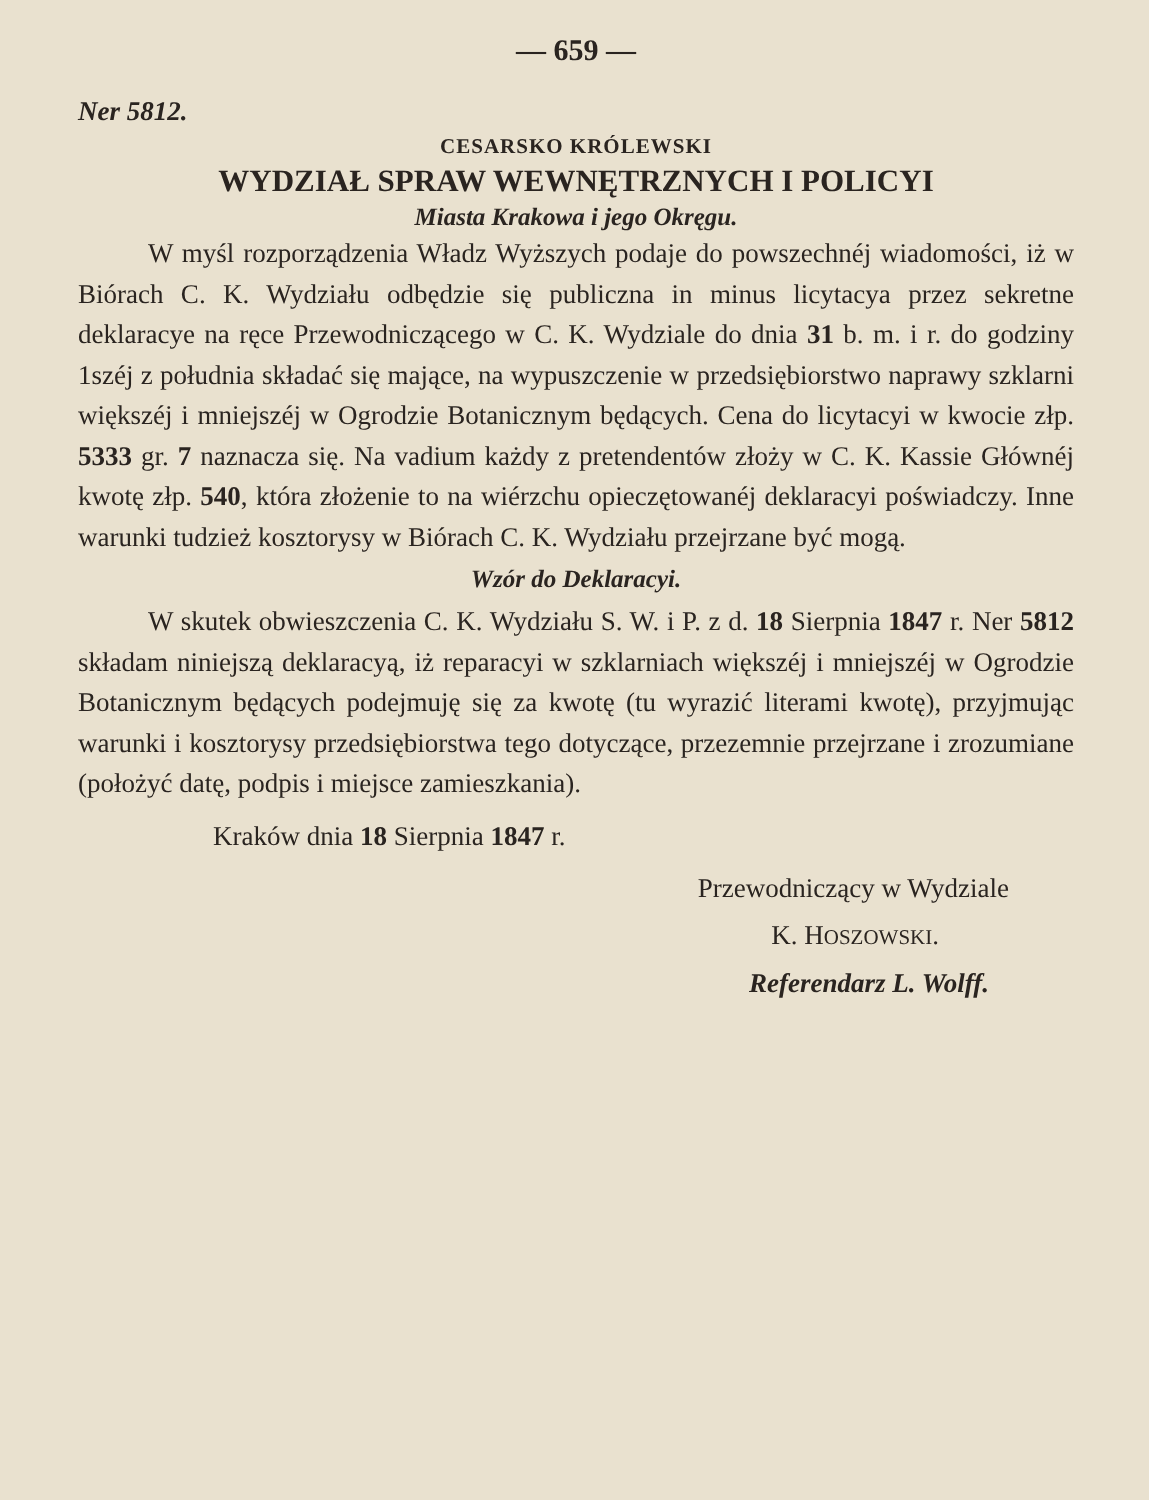— 659 —
Ner 5812.
CESARSKO KRÓLEWSKI
WYDZIAŁ SPRAW WEWNĘTRZNYCH I POLICYI
Miasta Krakowa i jego Okręgu.
W myśl rozporządzenia Władz Wyższych podaje do powszechnéj wiadomości, iż w Biórach C. K. Wydziału odbędzie się publiczna in minus licytacya przez sekretne deklaracye na ręce Przewodniczącego w C. K. Wydziale do dnia 31 b. m. i r. do godziny 1széj z południa składać się mające, na wypuszczenie w przedsiębiorstwo naprawy szklarni większéj i mniejszéj w Ogrodzie Botanicznym będących. Cena do licytacyi w kwocie złp. 5333 gr. 7 naznacza się. Na vadium każdy z pretendentów złoży w C. K. Kassie Głównéj kwotę złp. 540, która złożenie to na wiérzchu opieczętowanéj deklaracyi poświadczy. Inne warunki tudzież kosztorysy w Biórach C. K. Wydziału przejrzane być mogą.
Wzór do Deklaracyi.
W skutek obwieszczenia C. K. Wydziału S. W. i P. z d. 18 Sierpnia 1847 r. Ner 5812 składam niniejszą deklaracyą, iż reparacyi w szklarniach większéj i mniejszéj w Ogrodzie Botanicznym będących podejmuję się za kwotę (tu wyrazić literami kwotę), przyjmując warunki i kosztorysy przedsiębiorstwa tego dotyczące, przezemnie przejrzane i zrozumiane (położyć datę, podpis i miejsce zamieszkania).
Kraków dnia 18 Sierpnia 1847 r.
Przewodniczący w Wydziale
K. HOSZOWSKI.
Referendarz L. Wolff.